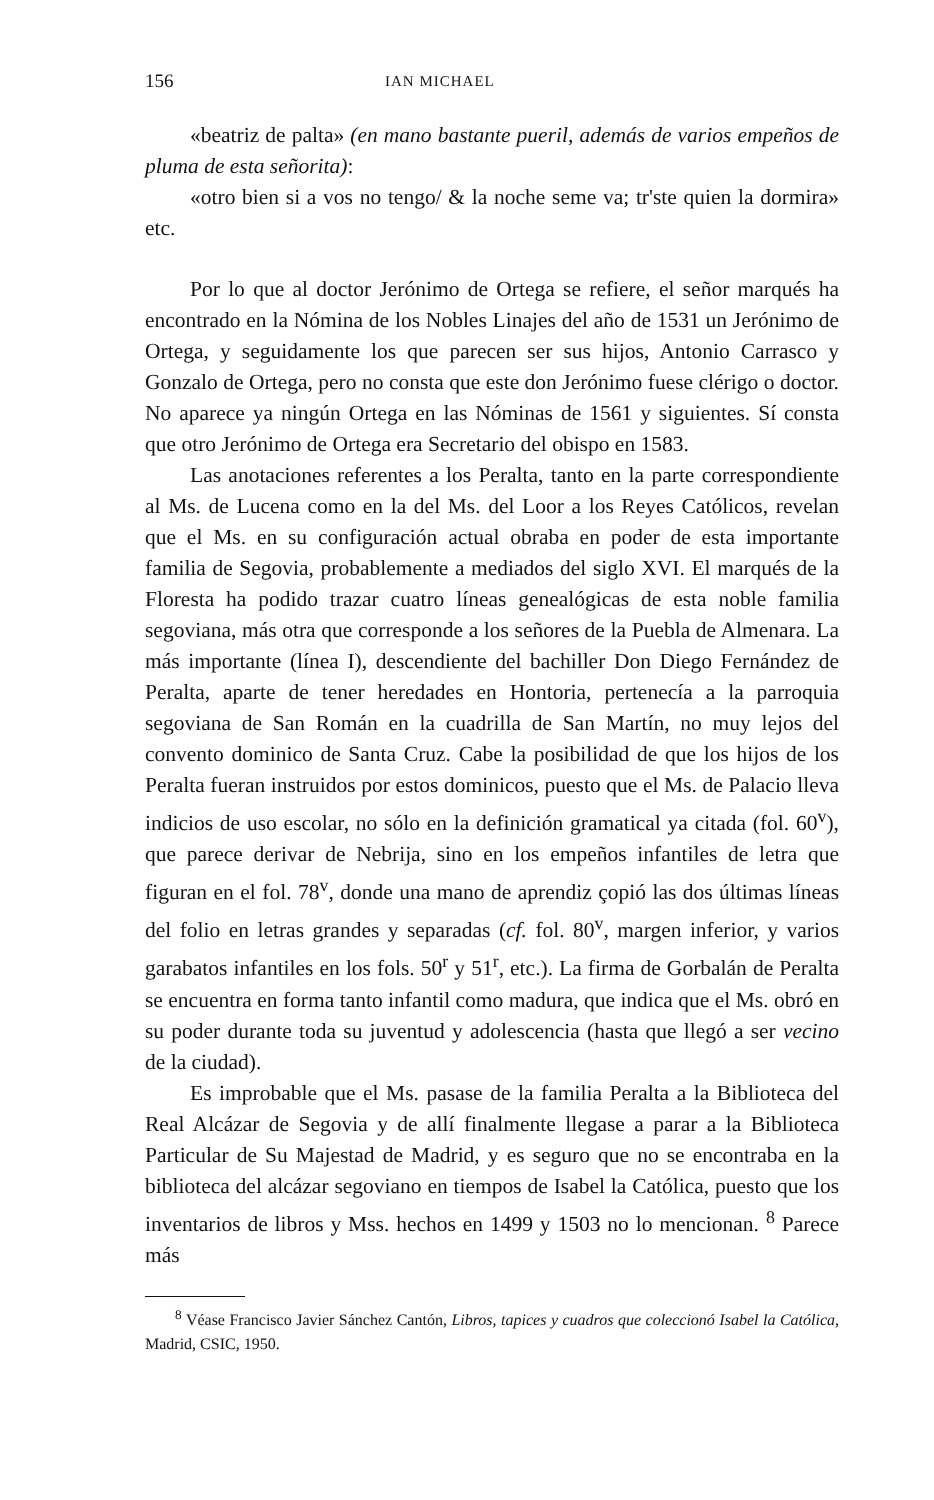156 IAN MICHAEL
«beatriz de palta» (en mano bastante pueril, además de varios empeños de pluma de esta señorita):
«otro bien si a vos no tengo/ & la noche seme va; tr'ste quien la dormira» etc.
Por lo que al doctor Jerónimo de Ortega se refiere, el señor marqués ha encontrado en la Nómina de los Nobles Linajes del año de 1531 un Jerónimo de Ortega, y seguidamente los que parecen ser sus hijos, Antonio Carrasco y Gonzalo de Ortega, pero no consta que este don Jerónimo fuese clérigo o doctor. No aparece ya ningún Ortega en las Nóminas de 1561 y siguientes. Sí consta que otro Jerónimo de Ortega era Secretario del obispo en 1583.
Las anotaciones referentes a los Peralta, tanto en la parte correspondiente al Ms. de Lucena como en la del Ms. del Loor a los Reyes Católicos, revelan que el Ms. en su configuración actual obraba en poder de esta importante familia de Segovia, probablemente a mediados del siglo XVI. El marqués de la Floresta ha podido trazar cuatro líneas genealógicas de esta noble familia segoviana, más otra que corresponde a los señores de la Puebla de Almenara. La más importante (línea I), descendiente del bachiller Don Diego Fernández de Peralta, aparte de tener heredades en Hontoria, pertenecía a la parroquia segoviana de San Román en la cuadrilla de San Martín, no muy lejos del convento dominico de Santa Cruz. Cabe la posibilidad de que los hijos de los Peralta fueran instruidos por estos dominicos, puesto que el Ms. de Palacio lleva indicios de uso escolar, no sólo en la definición gramatical ya citada (fol. 60<sup>v</sup>), que parece derivar de Nebrija, sino en los empeños infantiles de letra que figuran en el fol. 78<sup>v</sup>, donde una mano de aprendiz çopió las dos últimas líneas del folio en letras grandes y separadas (cf. fol. 80<sup>v</sup>, margen inferior, y varios garabatos infantiles en los fols. 50<sup>r</sup> y 51<sup>r</sup>, etc.). La firma de Gorbalán de Peralta se encuentra en forma tanto infantil como madura, que indica que el Ms. obró en su poder durante toda su juventud y adolescencia (hasta que llegó a ser vecino de la ciudad).
Es improbable que el Ms. pasase de la familia Peralta a la Biblioteca del Real Alcázar de Segovia y de allí finalmente llegase a parar a la Biblioteca Particular de Su Majestad de Madrid, y es seguro que no se encontraba en la biblioteca del alcázar segoviano en tiempos de Isabel la Católica, puesto que los inventarios de libros y Mss. hechos en 1499 y 1503 no lo mencionan. <sup>8</sup> Parece más
<sup>8</sup> Véase Francisco Javier Sánchez Cantón, Libros, tapices y cuadros que coleccionó Isabel la Católica, Madrid, CSIC, 1950.